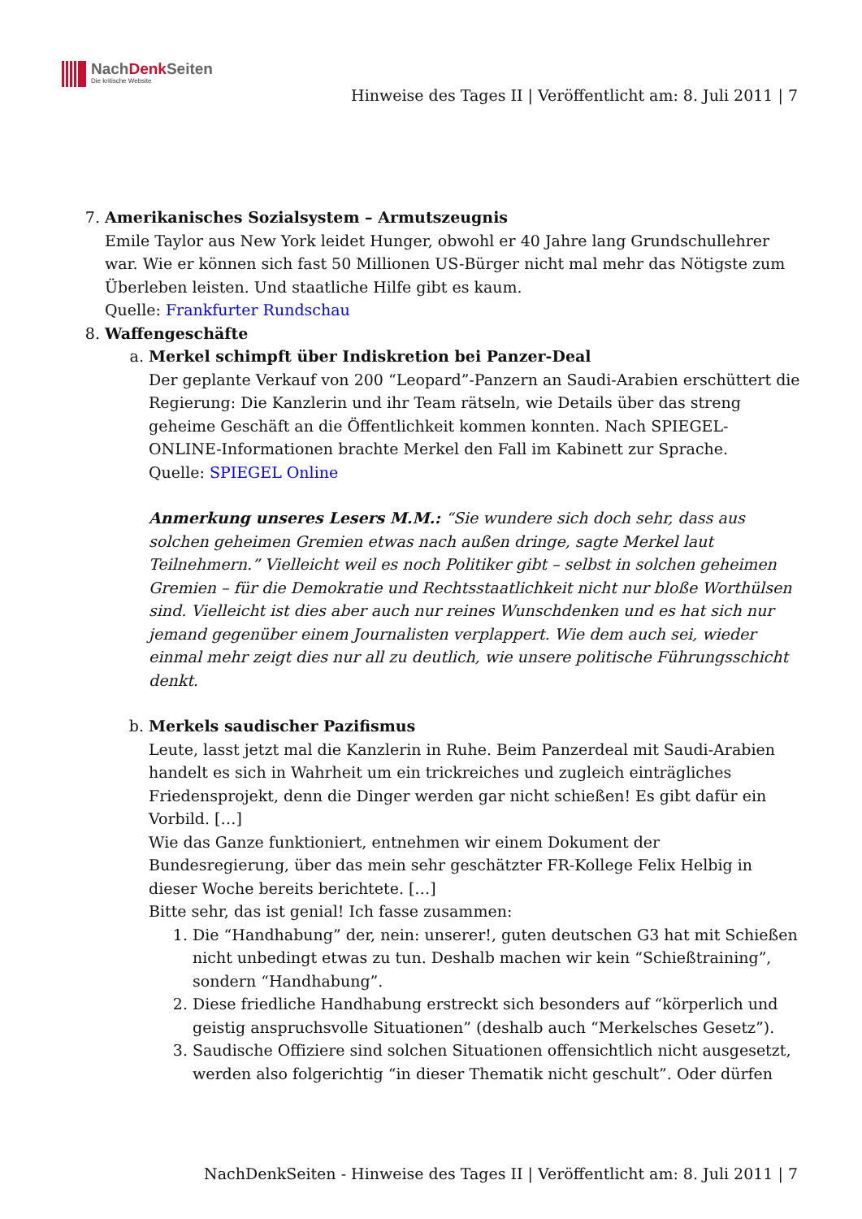NachDenk Seiten
Die kritische Website
Hinweise des Tages II | Veröffentlicht am: 8. Juli 2011 | 7
7. Amerikanisches Sozialsystem – Armutszeugnis
Emile Taylor aus New York leidet Hunger, obwohl er 40 Jahre lang Grundschullehrer war. Wie er können sich fast 50 Millionen US-Bürger nicht mal mehr das Nötigste zum Überleben leisten. Und staatliche Hilfe gibt es kaum.
Quelle: Frankfurter Rundschau
8. Waffengeschäfte
a. Merkel schimpft über Indiskretion bei Panzer-Deal
Der geplante Verkauf von 200 “Leopard”-Panzern an Saudi-Arabien erschüttert die Regierung: Die Kanzlerin und ihr Team rätseln, wie Details über das streng geheime Geschäft an die Öffentlichkeit kommen konnten. Nach SPIEGEL-ONLINE-Informationen brachte Merkel den Fall im Kabinett zur Sprache.
Quelle: SPIEGEL Online
Anmerkung unseres Lesers M.M.: “Sie wundere sich doch sehr, dass aus solchen geheimen Gremien etwas nach außen dringe, sagte Merkel laut Teilnehmern.” Vielleicht weil es noch Politiker gibt – selbst in solchen geheimen Gremien – für die Demokratie und Rechtsstaatlichkeit nicht nur bloße Worthülsen sind. Vielleicht ist dies aber auch nur reines Wunschdenken und es hat sich nur jemand gegenüber einem Journalisten verplappert. Wie dem auch sei, wieder einmal mehr zeigt dies nur all zu deutlich, wie unsere politische Führungsschicht denkt.
b. Merkels saudischer Pazifismus
Leute, lasst jetzt mal die Kanzlerin in Ruhe. Beim Panzerdeal mit Saudi-Arabien handelt es sich in Wahrheit um ein trickreiches und zugleich einträgliches Friedensprojekt, denn die Dinger werden gar nicht schießen! Es gibt dafür ein Vorbild. […]
Wie das Ganze funktioniert, entnehmen wir einem Dokument der Bundesregierung, über das mein sehr geschätzter FR-Kollege Felix Helbig in dieser Woche bereits berichtete. […]
Bitte sehr, das ist genial! Ich fasse zusammen:
1. Die “Handhabung” der, nein: unserer!, guten deutschen G3 hat mit Schießen nicht unbedingt etwas zu tun. Deshalb machen wir kein “Schießtraining”, sondern “Handhabung”.
2. Diese friedliche Handhabung erstreckt sich besonders auf “körperlich und geistig anspruchsvolle Situationen” (deshalb auch “Merkelsches Gesetz”).
3. Saudische Offiziere sind solchen Situationen offensichtlich nicht ausgesetzt, werden also folgerichtig “in dieser Thematik nicht geschult”. Oder dürfen
NachDenkSeiten - Hinweise des Tages II | Veröffentlicht am: 8. Juli 2011 | 7